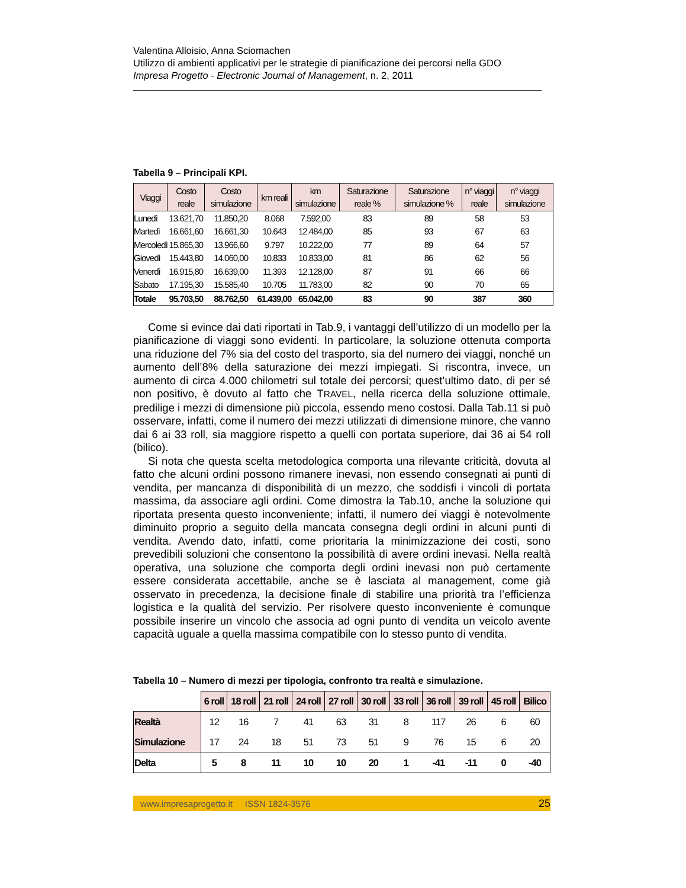Valentina Alloisio, Anna Sciomachen
Utilizzo di ambienti applicativi per le strategie di pianificazione dei percorsi nella GDO
Impresa Progetto - Electronic Journal of Management, n. 2, 2011
Tabella 9 – Principali KPI.
| Viaggi | Costo reale | Costo simulazione | km reali | km simulazione | Saturazione reale % | Saturazione simulazione % | n° viaggi reale | n° viaggi simulazione |
| --- | --- | --- | --- | --- | --- | --- | --- | --- |
| Lunedì | 13.621,70 | 11.850,20 | 8.068 | 7.592,00 | 83 | 89 | 58 | 53 |
| Martedì | 16.661,60 | 16.661,30 | 10.643 | 12.484,00 | 85 | 93 | 67 | 63 |
| Mercoledì | 15.865,30 | 13.966,60 | 9.797 | 10.222,00 | 77 | 89 | 64 | 57 |
| Giovedì | 15.443,80 | 14.060,00 | 10.833 | 10.833,00 | 81 | 86 | 62 | 56 |
| Venerdì | 16.915,80 | 16.639,00 | 11.393 | 12.128,00 | 87 | 91 | 66 | 66 |
| Sabato | 17.195,30 | 15.585,40 | 10.705 | 11.783,00 | 82 | 90 | 70 | 65 |
| Totale | 95.703,50 | 88.762,50 | 61.439,00 | 65.042,00 | 83 | 90 | 387 | 360 |
Come si evince dai dati riportati in Tab.9, i vantaggi dell’utilizzo di un modello per la pianificazione di viaggi sono evidenti. In particolare, la soluzione ottenuta comporta una riduzione del 7% sia del costo del trasporto, sia del numero dei viaggi, nonché un aumento dell’8% della saturazione dei mezzi impiegati. Si riscontra, invece, un aumento di circa 4.000 chilometri sul totale dei percorsi; quest’ultimo dato, di per sé non positivo, è dovuto al fatto che TRAVEL, nella ricerca della soluzione ottimale, predilige i mezzi di dimensione più piccola, essendo meno costosi. Dalla Tab.11 si può osservare, infatti, come il numero dei mezzi utilizzati di dimensione minore, che vanno dai 6 ai 33 roll, sia maggiore rispetto a quelli con portata superiore, dai 36 ai 54 roll (bilico).
Si nota che questa scelta metodologica comporta una rilevante criticità, dovuta al fatto che alcuni ordini possono rimanere inevasi, non essendo consegnati ai punti di vendita, per mancanza di disponibilità di un mezzo, che soddisfi i vincoli di portata massima, da associare agli ordini. Come dimostra la Tab.10, anche la soluzione qui riportata presenta questo inconveniente; infatti, il numero dei viaggi è notevolmente diminuito proprio a seguito della mancata consegna degli ordini in alcuni punti di vendita. Avendo dato, infatti, come prioritaria la minimizzazione dei costi, sono prevedibili soluzioni che consentono la possibilità di avere ordini inevasi. Nella realtà operativa, una soluzione che comporta degli ordini inevasi non può certamente essere considerata accettabile, anche se è lasciata al management, come già osservato in precedenza, la decisione finale di stabilire una priorità tra l’efficienza logistica e la qualità del servizio. Per risolvere questo inconveniente è comunque possibile inserire un vincolo che associa ad ogni punto di vendita un veicolo avente capacità uguale a quella massima compatibile con lo stesso punto di vendita.
Tabella 10 – Numero di mezzi per tipologia, confronto tra realtà e simulazione.
| | 6 roll | 18 roll | 21 roll | 24 roll | 27 roll | 30 roll | 33 roll | 36 roll | 39 roll | 45 roll | Bilico |
| Realtà | 12 | 16 | 7 | 41 | 63 | 31 | 8 | 117 | 26 | 6 | 60 |
| Simulazione | 17 | 24 | 18 | 51 | 73 | 51 | 9 | 76 | 15 | 6 | 20 |
| Delta | 5 | 8 | 11 | 10 | 10 | 20 | 1 | -41 | -11 | 0 | -40 |
www.impresaprogetto.it ISSN 1824-3576 25